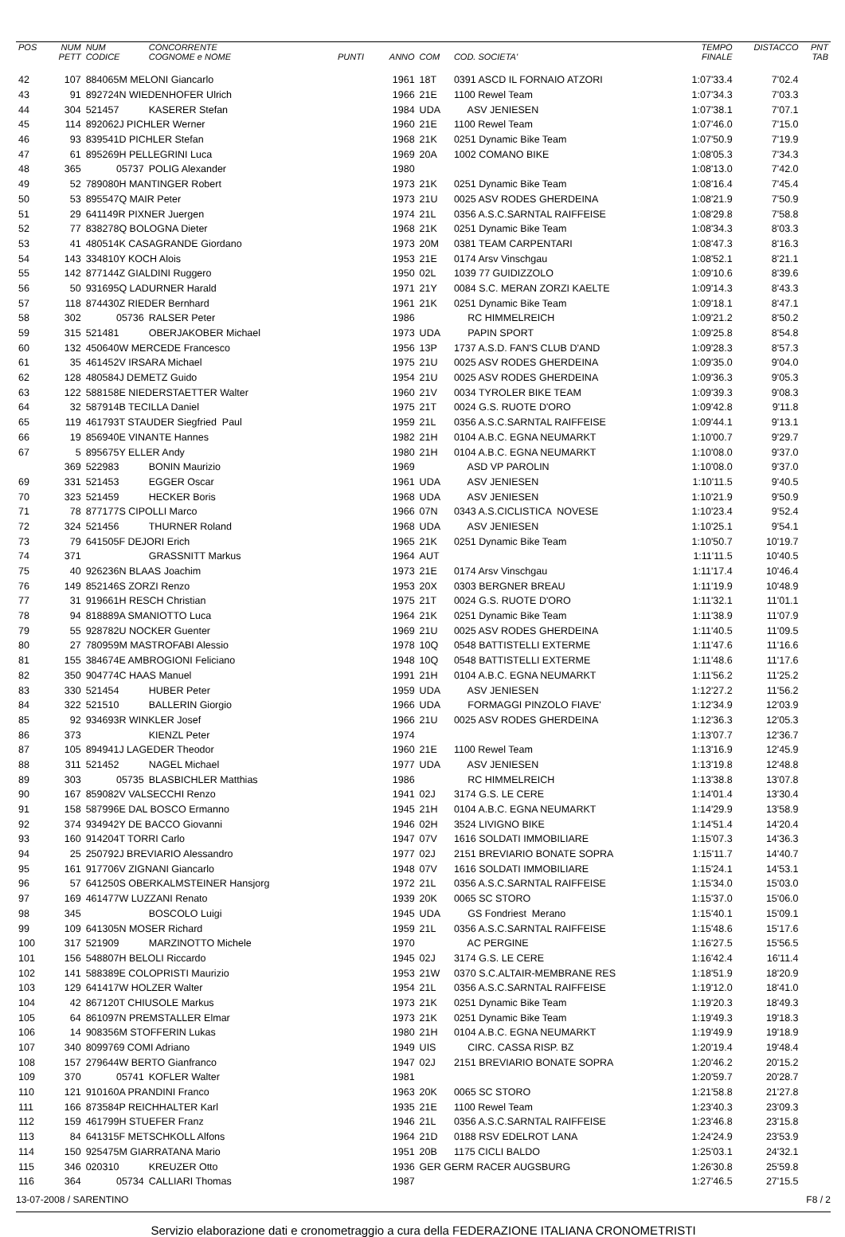| POS | NUM PETT | NUM CODICE | CONCORRENTE COGNOME e NOME | PUNTI | ANNO | COM | COD. SOCIETA' | TEMPO FINALE | DISTACCO | PNT TAB |
| --- | --- | --- | --- | --- | --- | --- | --- | --- | --- | --- |
| 42 | 107 | 884065M MELONI Giancarlo | | | 1961 | 18T | 0391 ASCD IL FORNAIO ATZORI | 1:07'33.4 | 7'02.4 | |
| 43 | 91 | 892724N WIEDENHOFER Ulrich | | | 1966 | 21E | 1100 Rewel Team | 1:07'34.3 | 7'03.3 | |
| 44 | 304 | 521457 | KASERER Stefan | | 1984 | UDA | ASV JENIESEN | 1:07'38.1 | 7'07.1 | |
| 45 | 114 | 892062J PICHLER Werner | | | 1960 | 21E | 1100 Rewel Team | 1:07'46.0 | 7'15.0 | |
| 46 | 93 | 839541D PICHLER Stefan | | | 1968 | 21K | 0251 Dynamic Bike Team | 1:07'50.9 | 7'19.9 | |
| 47 | 61 | 895269H PELLEGRINI Luca | | | 1969 | 20A | 1002 COMANO BIKE | 1:08'05.3 | 7'34.3 | |
| 48 | 365 | 05737 | POLIG Alexander | | 1980 | | | 1:08'13.0 | 7'42.0 | |
| 49 | 52 | 789080H MANTINGER Robert | | | 1973 | 21K | 0251 Dynamic Bike Team | 1:08'16.4 | 7'45.4 | |
| 50 | 53 | 895547Q MAIR Peter | | | 1973 | 21U | 0025 ASV RODES GHERDEINA | 1:08'21.9 | 7'50.9 | |
| 51 | 29 | 641149R PIXNER Juergen | | | 1974 | 21L | 0356 A.S.C.SARNTAL RAIFFEISE | 1:08'29.8 | 7'58.8 | |
| 52 | 77 | 838278Q BOLOGNA Dieter | | | 1968 | 21K | 0251 Dynamic Bike Team | 1:08'34.3 | 8'03.3 | |
| 53 | 41 | 480514K CASAGRANDE Giordano | | | 1973 | 20M | 0381 TEAM CARPENTARI | 1:08'47.3 | 8'16.3 | |
| 54 | 143 | 334810Y KOCH Alois | | | 1953 | 21E | 0174 Arsv Vinschgau | 1:08'52.1 | 8'21.1 | |
| 55 | 142 | 877144Z GIALDINI Ruggero | | | 1950 | 02L | 1039 77 GUIDIZZOLO | 1:09'10.6 | 8'39.6 | |
| 56 | 50 | 931695Q LADURNER Harald | | | 1971 | 21Y | 0084 S.C. MERAN ZORZI KAELTE | 1:09'14.3 | 8'43.3 | |
| 57 | 118 | 874430Z RIEDER Bernhard | | | 1961 | 21K | 0251 Dynamic Bike Team | 1:09'18.1 | 8'47.1 | |
| 58 | 302 | 05736 | RALSER Peter | | 1986 | | RC HIMMELREICH | 1:09'21.2 | 8'50.2 | |
| 59 | 315 | 521481 | OBERJAKOBER Michael | | 1973 | UDA | PAPIN SPORT | 1:09'25.8 | 8'54.8 | |
| 60 | 132 | 450640W MERCEDE Francesco | | | 1956 | 13P | 1737 A.S.D. FAN'S CLUB D'AND | 1:09'28.3 | 8'57.3 | |
| 61 | 35 | 461452V IRSARA Michael | | | 1975 | 21U | 0025 ASV RODES GHERDEINA | 1:09'35.0 | 9'04.0 | |
| 62 | 128 | 480584J DEMETZ Guido | | | 1954 | 21U | 0025 ASV RODES GHERDEINA | 1:09'36.3 | 9'05.3 | |
| 63 | 122 | 588158E NIEDERSTAETTER Walter | | | 1960 | 21V | 0034 TYROLER BIKE TEAM | 1:09'39.3 | 9'08.3 | |
| 64 | 32 | 587914B TECILLA Daniel | | | 1975 | 21T | 0024 G.S. RUOTE D'ORO | 1:09'42.8 | 9'11.8 | |
| 65 | 119 | 461793T STAUDER Siegfried Paul | | | 1959 | 21L | 0356 A.S.C.SARNTAL RAIFFEISE | 1:09'44.1 | 9'13.1 | |
| 66 | 19 | 856940E VINANTE Hannes | | | 1982 | 21H | 0104 A.B.C. EGNA NEUMARKT | 1:10'00.7 | 9'29.7 | |
| 67 | 5 | 895675Y ELLER Andy | | | 1980 | 21H | 0104 A.B.C. EGNA NEUMARKT | 1:10'08.0 | 9'37.0 | |
| | 369 | 522983 | BONIN Maurizio | | 1969 | | ASD VP PAROLIN | 1:10'08.0 | 9'37.0 | |
| 69 | 331 | 521453 | EGGER Oscar | | 1961 | UDA | ASV JENIESEN | 1:10'11.5 | 9'40.5 | |
| 70 | 323 | 521459 | HECKER Boris | | 1968 | UDA | ASV JENIESEN | 1:10'21.9 | 9'50.9 | |
| 71 | 78 | 877177S CIPOLLI Marco | | | 1966 | 07N | 0343 A.S.CICLISTICA NOVESE | 1:10'23.4 | 9'52.4 | |
| 72 | 324 | 521456 | THURNER Roland | | 1968 | UDA | ASV JENIESEN | 1:10'25.1 | 9'54.1 | |
| 73 | 79 | 641505F DEJORI Erich | | | 1965 | 21K | 0251 Dynamic Bike Team | 1:10'50.7 | 10'19.7 | |
| 74 | 371 | | GRASSNITT Markus | | 1964 | AUT | | 1:11'11.5 | 10'40.5 | |
| 75 | 40 | 926236N BLAAS Joachim | | | 1973 | 21E | 0174 Arsv Vinschgau | 1:11'17.4 | 10'46.4 | |
| 76 | 149 | 852146S ZORZI Renzo | | | 1953 | 20X | 0303 BERGNER BREAU | 1:11'19.9 | 10'48.9 | |
| 77 | 31 | 919661H RESCH Christian | | | 1975 | 21T | 0024 G.S. RUOTE D'ORO | 1:11'32.1 | 11'01.1 | |
| 78 | 94 | 818889A SMANIOTTO Luca | | | 1964 | 21K | 0251 Dynamic Bike Team | 1:11'38.9 | 11'07.9 | |
| 79 | 55 | 928782U NOCKER Guenter | | | 1969 | 21U | 0025 ASV RODES GHERDEINA | 1:11'40.5 | 11'09.5 | |
| 80 | 27 | 780959M MASTROFABI Alessio | | | 1978 | 10Q | 0548 BATTISTELLI EXTERME | 1:11'47.6 | 11'16.6 | |
| 81 | 155 | 384674E AMBROGIONI Feliciano | | | 1948 | 10Q | 0548 BATTISTELLI EXTERME | 1:11'48.6 | 11'17.6 | |
| 82 | 350 | 904774C HAAS Manuel | | | 1991 | 21H | 0104 A.B.C. EGNA NEUMARKT | 1:11'56.2 | 11'25.2 | |
| 83 | 330 | 521454 | HUBER Peter | | 1959 | UDA | ASV JENIESEN | 1:12'27.2 | 11'56.2 | |
| 84 | 322 | 521510 | BALLERIN Giorgio | | 1966 | UDA | FORMAGGI PINZOLO FIAVE' | 1:12'34.9 | 12'03.9 | |
| 85 | 92 | 934693R WINKLER Josef | | | 1966 | 21U | 0025 ASV RODES GHERDEINA | 1:12'36.3 | 12'05.3 | |
| 86 | 373 | | KIENZL Peter | | 1974 | | | 1:13'07.7 | 12'36.7 | |
| 87 | 105 | 894941J LAGEDER Theodor | | | 1960 | 21E | 1100 Rewel Team | 1:13'16.9 | 12'45.9 | |
| 88 | 311 | 521452 | NAGEL Michael | | 1977 | UDA | ASV JENIESEN | 1:13'19.8 | 12'48.8 | |
| 89 | 303 | 05735 | BLASBICHLER Matthias | | 1986 | | RC HIMMELREICH | 1:13'38.8 | 13'07.8 | |
| 90 | 167 | 859082V VALSECCHI Renzo | | | 1941 | 02J | 3174 G.S. LE CERE | 1:14'01.4 | 13'30.4 | |
| 91 | 158 | 587996E DAL BOSCO Ermanno | | | 1945 | 21H | 0104 A.B.C. EGNA NEUMARKT | 1:14'29.9 | 13'58.9 | |
| 92 | 374 | 934942Y DE BACCO Giovanni | | | 1946 | 02H | 3524 LIVIGNO BIKE | 1:14'51.4 | 14'20.4 | |
| 93 | 160 | 914204T TORRI Carlo | | | 1947 | 07V | 1616 SOLDATI IMMOBILIARE | 1:15'07.3 | 14'36.3 | |
| 94 | 25 | 250792J BREVIARIO Alessandro | | | 1977 | 02J | 2151 BREVIARIO BONATE SOPRA | 1:15'11.7 | 14'40.7 | |
| 95 | 161 | 917706V ZIGNANI Giancarlo | | | 1948 | 07V | 1616 SOLDATI IMMOBILIARE | 1:15'24.1 | 14'53.1 | |
| 96 | 57 | 641250S OBERKALMSTEINER Hansjorg | | | 1972 | 21L | 0356 A.S.C.SARNTAL RAIFFEISE | 1:15'34.0 | 15'03.0 | |
| 97 | 169 | 461477W LUZZANI Renato | | | 1939 | 20K | 0065 SC STORO | 1:15'37.0 | 15'06.0 | |
| 98 | 345 | | BOSCOLO Luigi | | 1945 | UDA | GS Fondriest Merano | 1:15'40.1 | 15'09.1 | |
| 99 | 109 | 641305N MOSER Richard | | | 1959 | 21L | 0356 A.S.C.SARNTAL RAIFFEISE | 1:15'48.6 | 15'17.6 | |
| 100 | 317 | 521909 | MARZINOTTO Michele | | 1970 | | AC PERGINE | 1:16'27.5 | 15'56.5 | |
| 101 | 156 | 548807H BELOLI Riccardo | | | 1945 | 02J | 3174 G.S. LE CERE | 1:16'42.4 | 16'11.4 | |
| 102 | 141 | 588389E COLOPRISTI Maurizio | | | 1953 | 21W | 0370 S.C.ALTAIR-MEMBRANE RES | 1:18'51.9 | 18'20.9 | |
| 103 | 129 | 641417W HOLZER Walter | | | 1954 | 21L | 0356 A.S.C.SARNTAL RAIFFEISE | 1:19'12.0 | 18'41.0 | |
| 104 | 42 | 867120T CHIUSOLE Markus | | | 1973 | 21K | 0251 Dynamic Bike Team | 1:19'20.3 | 18'49.3 | |
| 105 | 64 | 861097N PREMSTALLER Elmar | | | 1973 | 21K | 0251 Dynamic Bike Team | 1:19'49.3 | 19'18.3 | |
| 106 | 14 | 908356M STOFFERIN Lukas | | | 1980 | 21H | 0104 A.B.C. EGNA NEUMARKT | 1:19'49.9 | 19'18.9 | |
| 107 | 340 | 8099769 COMI Adriano | | | 1949 | UIS | CIRC. CASSA RISP. BZ | 1:20'19.4 | 19'48.4 | |
| 108 | 157 | 279644W BERTO Gianfranco | | | 1947 | 02J | 2151 BREVIARIO BONATE SOPRA | 1:20'46.2 | 20'15.2 | |
| 109 | 370 | 05741 | KOFLER Walter | | 1981 | | | 1:20'59.7 | 20'28.7 | |
| 110 | 121 | 910160A PRANDINI Franco | | | 1963 | 20K | 0065 SC STORO | 1:21'58.8 | 21'27.8 | |
| 111 | 166 | 873584P REICHHALTER Karl | | | 1935 | 21E | 1100 Rewel Team | 1:23'40.3 | 23'09.3 | |
| 112 | 159 | 461799H STUEFER Franz | | | 1946 | 21L | 0356 A.S.C.SARNTAL RAIFFEISE | 1:23'46.8 | 23'15.8 | |
| 113 | 84 | 641315F METSCHKOLL Alfons | | | 1964 | 21D | 0188 RSV EDELROT LANA | 1:24'24.9 | 23'53.9 | |
| 114 | 150 | 925475M GIARRATANA Mario | | | 1951 | 20B | 1175 CICLI BALDO | 1:25'03.1 | 24'32.1 | |
| 115 | 346 | 020310 | KREUZER Otto | | 1936 | GER GERM RACER AUGSBURG | | 1:26'30.8 | 25'59.8 | |
| 116 | 364 | 05734 | CALLIARI Thomas | | 1987 | | | 1:27'46.5 | 27'15.5 | |
13-07-2008 / SARENTINO F8 / 2
Servizio elaborazione dati e cronometraggio a cura della FEDERAZIONE ITALIANA CRONOMETRISTI